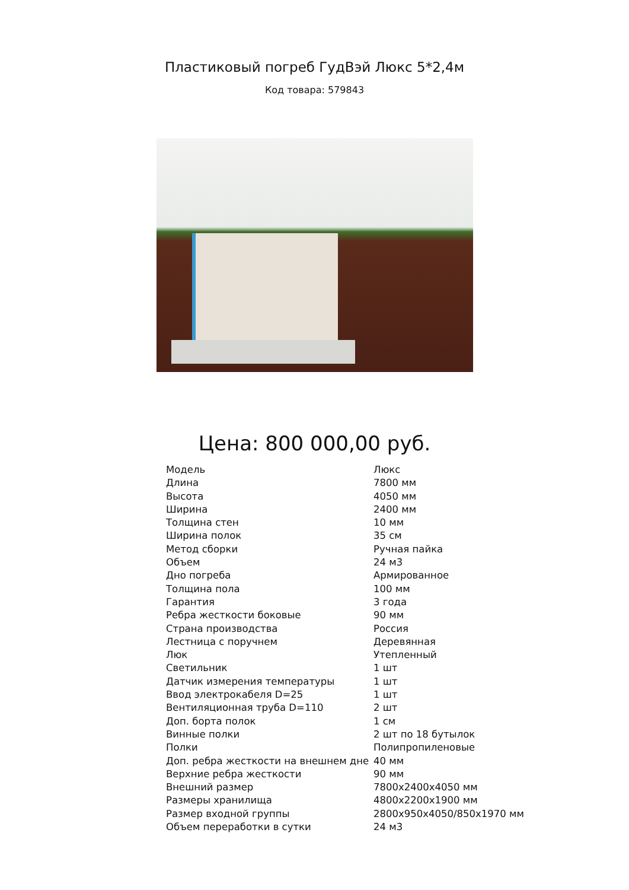Пластиковый погреб ГудВэй Люкс 5*2,4м
Код товара: 579843
Цена: 800 000,00 руб.
| Модель | Люкс |
| Длина | 7800 мм |
| Высота | 4050 мм |
| Ширина | 2400 мм |
| Толщина стен | 10 мм |
| Ширина полок | 35 см |
| Метод сборки | Ручная пайка |
| Объем | 24 м3 |
| Дно погреба | Армированное |
| Толщина пола | 100 мм |
| Гарантия | 3 года |
| Ребра жесткости боковые | 90 мм |
| Страна производства | Россия |
| Лестница с поручнем | Деревянная |
| Люк | Утепленный |
| Светильник | 1 шт |
| Датчик измерения температуры | 1 шт |
| Ввод электрокабеля D=25 | 1 шт |
| Вентиляционная труба D=110 | 2 шт |
| Доп. борта полок | 1 см |
| Винные полки | 2 шт по 18 бутылок |
| Полки | Полипропиленовые |
| Доп. ребра жесткости на внешнем дне | 40 мм |
| Верхние ребра жесткости | 90 мм |
| Внешний размер | 7800x2400x4050 мм |
| Размеры хранилища | 4800x2200x1900 мм |
| Размер входной группы | 2800x950x4050/850x1970 мм |
| Объем переработки в сутки | 24 м3 |